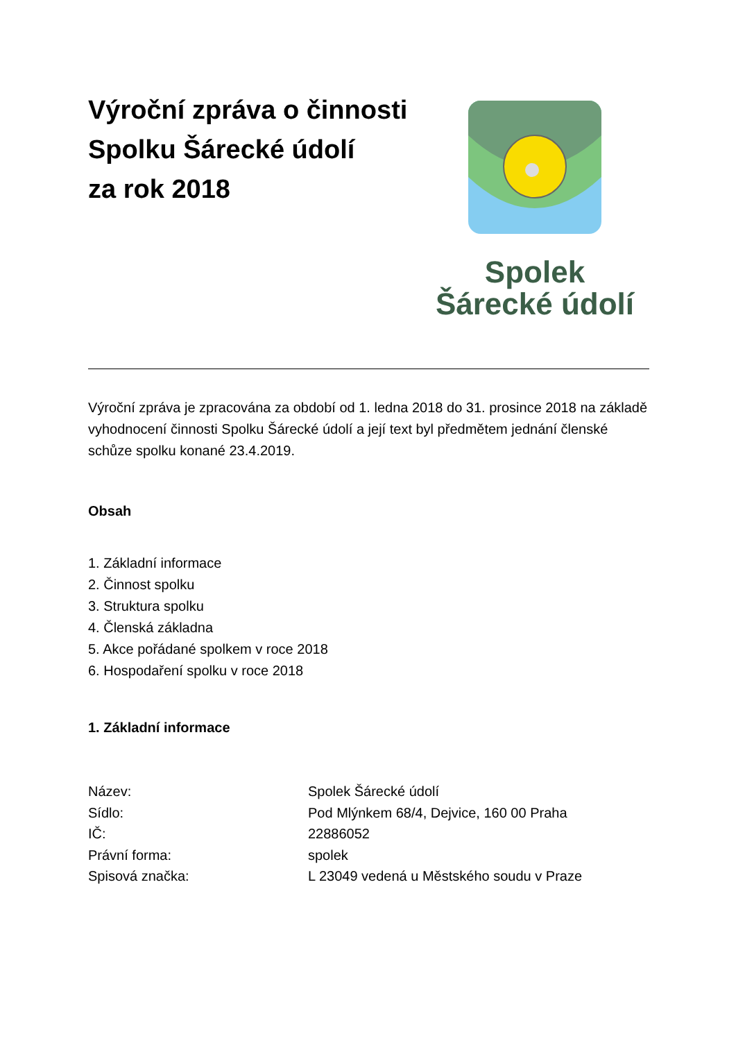Výroční zpráva o činnosti
Spolku Šárecké údolí
za rok 2018
Spolek
Šárecké údolí
Výroční zpráva je zpracována za období od 1. ledna 2018 do 31. prosince 2018 na základě vyhodnocení činnosti Spolku Šárecké údolí a její text byl předmětem jednání členské schůze spolku konané 23.4.2019.
Obsah
1. Základní informace
2. Činnost spolku
3. Struktura spolku
4. Členská základna
5. Akce pořádané spolkem v roce 2018
6. Hospodaření spolku v roce 2018
1. Základní informace
| Název: | Spolek Šárecké údolí |
| Sídlo: | Pod Mlýnkem 68/4, Dejvice, 160 00 Praha |
| IČ: | 22886052 |
| Právní forma: | spolek |
| Spisová značka: | L 23049 vedená u Městského soudu v Praze |